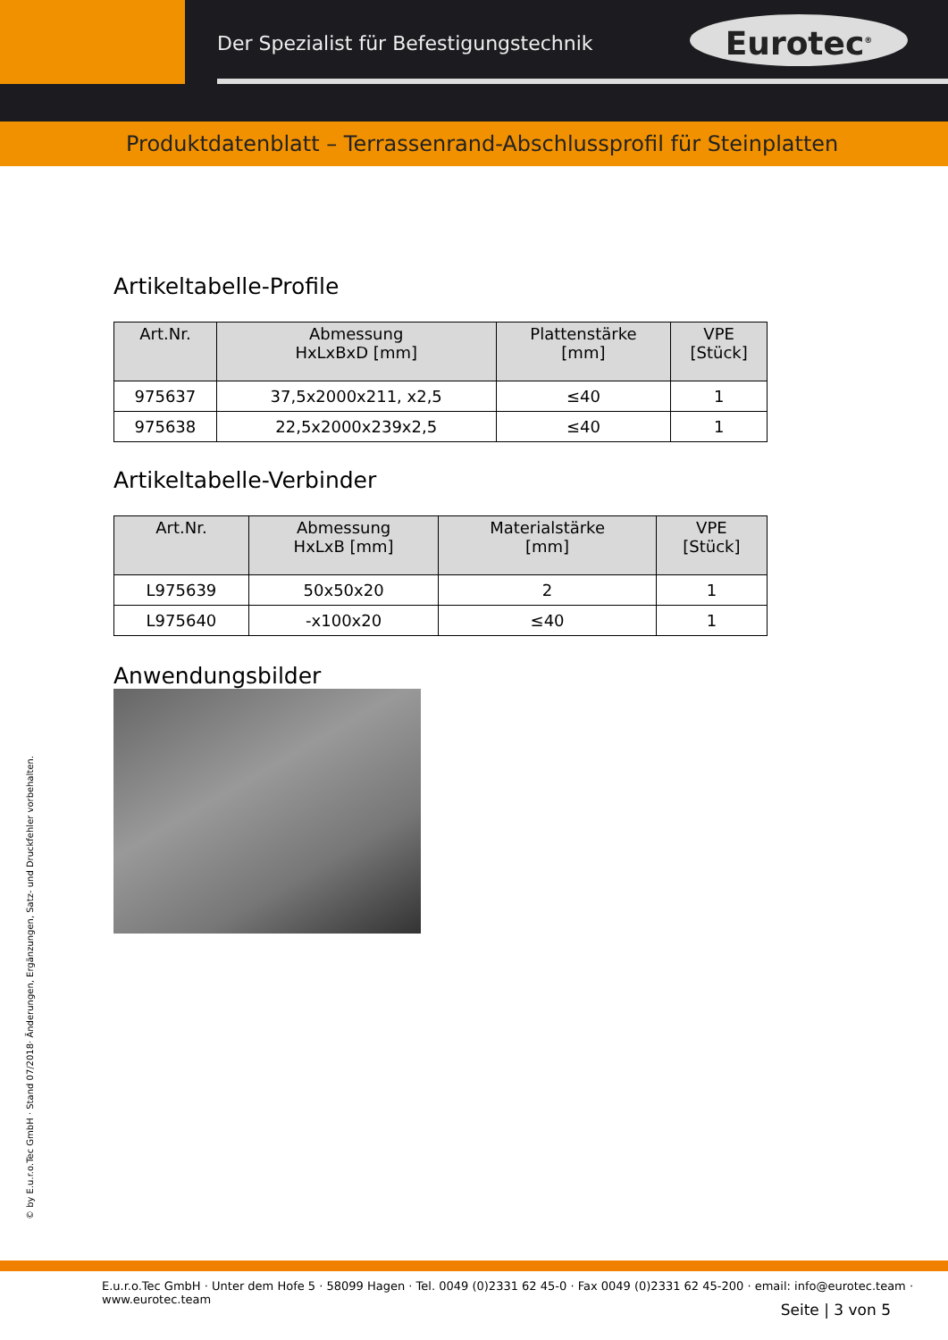Der Spezialist für Befestigungstechnik
Eurotec<sup>®</sup>
Produktdatenblatt – Terrassenrand-Abschlussprofil für Steinplatten
Artikeltabelle-Profile
| Art.Nr. | Abmessung HxLxBxD [mm] | Plattenstärke [mm] | VPE [Stück] |
| --- | --- | --- | --- |
| 975637 | 37,5x2000x211, x2,5 | ≤40 | 1 |
| 975638 | 22,5x2000x239x2,5 | ≤40 | 1 |
Artikeltabelle-Verbinder
| Art.Nr. | Abmessung HxLxB [mm] | Materialstärke [mm] | VPE [Stück] |
| --- | --- | --- | --- |
| L975639 | 50x50x20 | 2 | 1 |
| L975640 | -x100x20 | ≤40 | 1 |
Anwendungsbilder
© by E.u.r.o.Tec GmbH · Stand 07/2018· Änderungen, Ergänzungen, Satz- und Druckfehler vorbehalten.
E.u.r.o.Tec GmbH · Unter dem Hofe 5 · 58099 Hagen · Tel. 0049 (0)2331 62 45-0 · Fax 0049 (0)2331 62 45-200 · email: info@eurotec.team · www.eurotec.team
Seite | 3 von 5